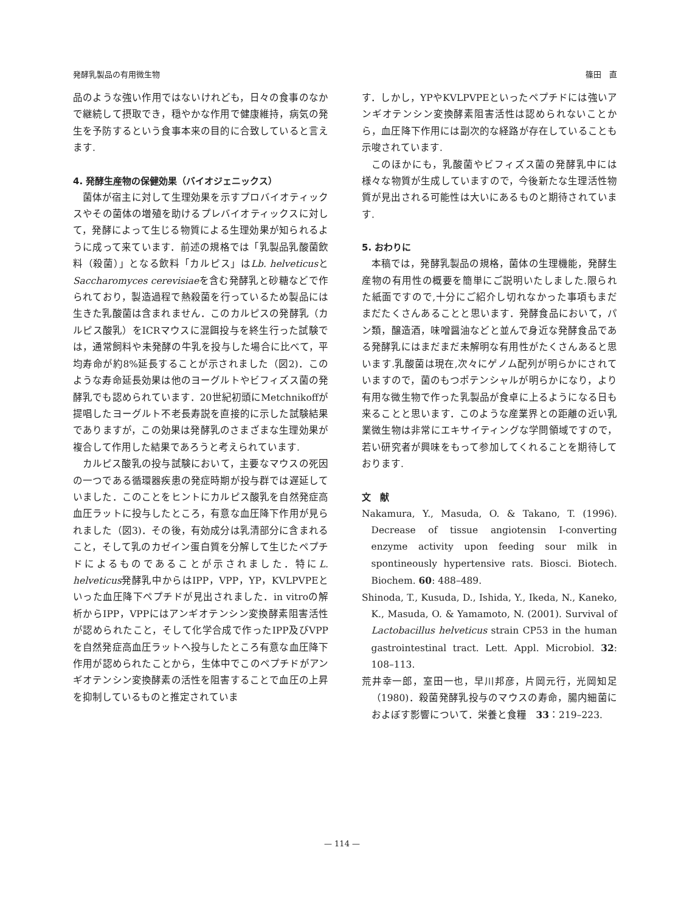発酵乳製品の有用微生物 篠田　直
品のような強い作用ではないけれども，日々の食事のなかで継続して摂取でき，穏やかな作用で健康維持，病気の発生を予防するという食事本来の目的に合致していると言えます.
4. 発酵生産物の保健効果（バイオジェニックス）
菌体が宿主に対して生理効果を示すプロバイオティックスやその菌体の増殖を助けるプレバイオティックスに対して，発酵によって生じる物質による生理効果が知られるように成って来ています．前述の規格では「乳製品乳酸菌飲料（殺菌）」となる飲料「カルピス」はLb. helveticusとSaccharomyces cerevisiaeを含む発酵乳と砂糖などで作られており，製造過程で熱殺菌を行っているため製品には生きた乳酸菌は含まれません．このカルピスの発酵乳（カルピス酸乳）をICRマウスに混餌投与を終生行った試験では，通常飼料や未発酵の牛乳を投与した場合に比べて，平均寿命が約8%延長することが示されました（図2)．このような寿命延長効果は他のヨーグルトやビフィズス菌の発酵乳でも認められています．20世紀初頭にMetchnikoffが提唱したヨーグルト不老長寿説を直接的に示した試験結果でありますが，この効果は発酵乳のさまざまな生理効果が複合して作用した結果であろうと考えられています.
カルピス酸乳の投与試験において，主要なマウスの死因の一つである循環器疾患の発症時期が投与群では遅延していました．このことをヒントにカルピス酸乳を自然発症高血圧ラットに投与したところ，有意な血圧降下作用が見られました（図3)．その後，有効成分は乳清部分に含まれること，そして乳のカゼイン蛋白質を分解して生じたペプチドによるものであることが示されました．特にL. helveticus発酵乳中からはIPP，VPP，YP，KVLPVPEといった血圧降下ペプチドが見出されました．in vitroの解析からIPP，VPPにはアンギオテンシン変換酵素阻害活性が認められたこと，そして化学合成で作ったIPP及びVPPを自然発症高血圧ラットへ投与したところ有意な血圧降下作用が認められたことから，生体中でこのペプチドがアンギオテンシン変換酵素の活性を阻害することで血圧の上昇を抑制しているものと推定されていま
す．しかし，YPやKVLPVPEといったペプチドには強いアンギオテンシン変換酵素阻害活性は認められないことから，血圧降下作用には副次的な経路が存在していることも示唆されています.
このほかにも，乳酸菌やビフィズス菌の発酵乳中には様々な物質が生成していますので，今後新たな生理活性物質が見出される可能性は大いにあるものと期待されています.
5. おわりに
本稿では，発酵乳製品の規格，菌体の生理機能，発酵生産物の有用性の概要を簡単にご説明いたしました.限られた紙面ですので,十分にご紹介し切れなかった事項もまだまだたくさんあることと思います．発酵食品において，パン類，醸造酒，味噌醤油などと並んで身近な発酵食品である発酵乳にはまだまだ未解明な有用性がたくさんあると思います.乳酸菌は現在,次々にゲノム配列が明らかにされていますので，菌のもつポテンシャルが明らかになり，より有用な微生物で作った乳製品が食卓に上るようになる日も来ることと思います．このような産業界との距離の近い乳業微生物は非常にエキサイティングな学問領域ですので，若い研究者が興味をもって参加してくれることを期待しております.
文　献
Nakamura, Y., Masuda, O. & Takano, T. (1996). Decrease of tissue angiotensin I-converting enzyme activity upon feeding sour milk in spontineously hypertensive rats. Biosci. Biotech. Biochem. 60: 488–489.
Shinoda, T., Kusuda, D., Ishida, Y., Ikeda, N., Kaneko, K., Masuda, O. & Yamamoto, N. (2001). Survival of Lactobacillus helveticus strain CP53 in the human gastrointestinal tract. Lett. Appl. Microbiol. 32: 108–113.
荒井幸一郎，室田一也，早川邦彦，片岡元行，光岡知足（1980)．殺菌発酵乳投与のマウスの寿命，腸内細菌におよぼす影響について．栄養と食糧　33：219–223.
— 114 —